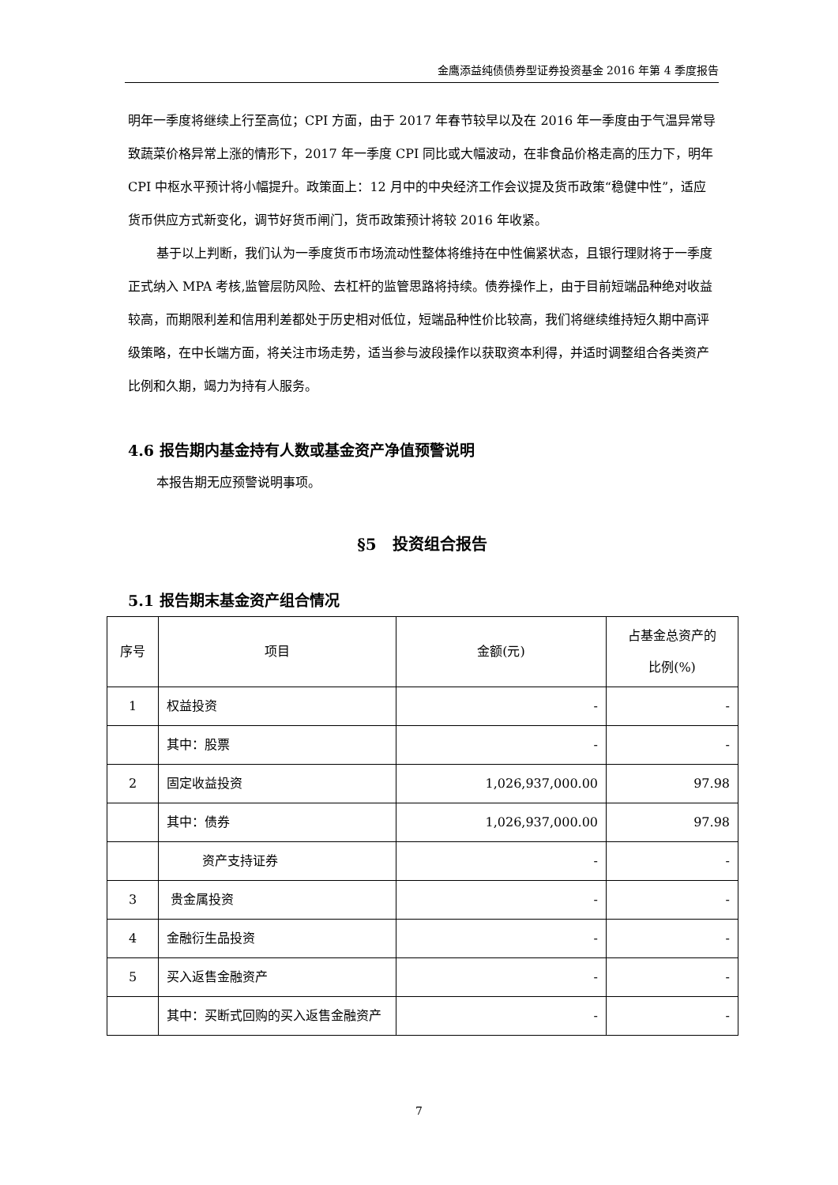金鹰添益纯债债券型证券投资基金 2016 年第 4 季度报告
明年一季度将继续上行至高位；CPI 方面，由于 2017 年春节较早以及在 2016 年一季度由于气温异常导致蔬菜价格异常上涨的情形下，2017 年一季度 CPI 同比或大幅波动，在非食品价格走高的压力下，明年 CPI 中枢水平预计将小幅提升。政策面上：12 月中的中央经济工作会议提及货币政策“稳健中性”，适应货币供应方式新变化，调节好货币闸门，货币政策预计将较 2016 年收紧。
基于以上判断，我们认为一季度货币市场流动性整体将维持在中性偏紧状态，且银行理财将于一季度正式纳入 MPA 考核,监管层防风险、去杠杆的监管思路将持续。债券操作上，由于目前短端品种绝对收益较高，而期限利差和信用利差都处于历史相对低位，短端品种性价比较高，我们将继续维持短久期中高评级策略，在中长端方面，将关注市场走势，适当参与波段操作以获取资本利得，并适时调整组合各类资产比例和久期，竭力为持有人服务。
4.6 报告期内基金持有人数或基金资产净值预警说明
本报告期无应预警说明事项。
§5　投资组合报告
5.1 报告期末基金资产组合情况
| 序号 | 项目 | 金额(元) | 占基金总资产的 比例(%) |
| --- | --- | --- | --- |
| 1 | 权益投资 | - | - |
| | 其中：股票 | - | - |
| 2 | 固定收益投资 | 1,026,937,000.00 | 97.98 |
| | 其中：债券 | 1,026,937,000.00 | 97.98 |
| | 资产支持证券 | - | - |
| 3 | 贵金属投资 | - | - |
| 4 | 金融衍生品投资 | - | - |
| 5 | 买入返售金融资产 | - | - |
| | 其中：买断式回购的买入返售金融资产 | - | - |
7